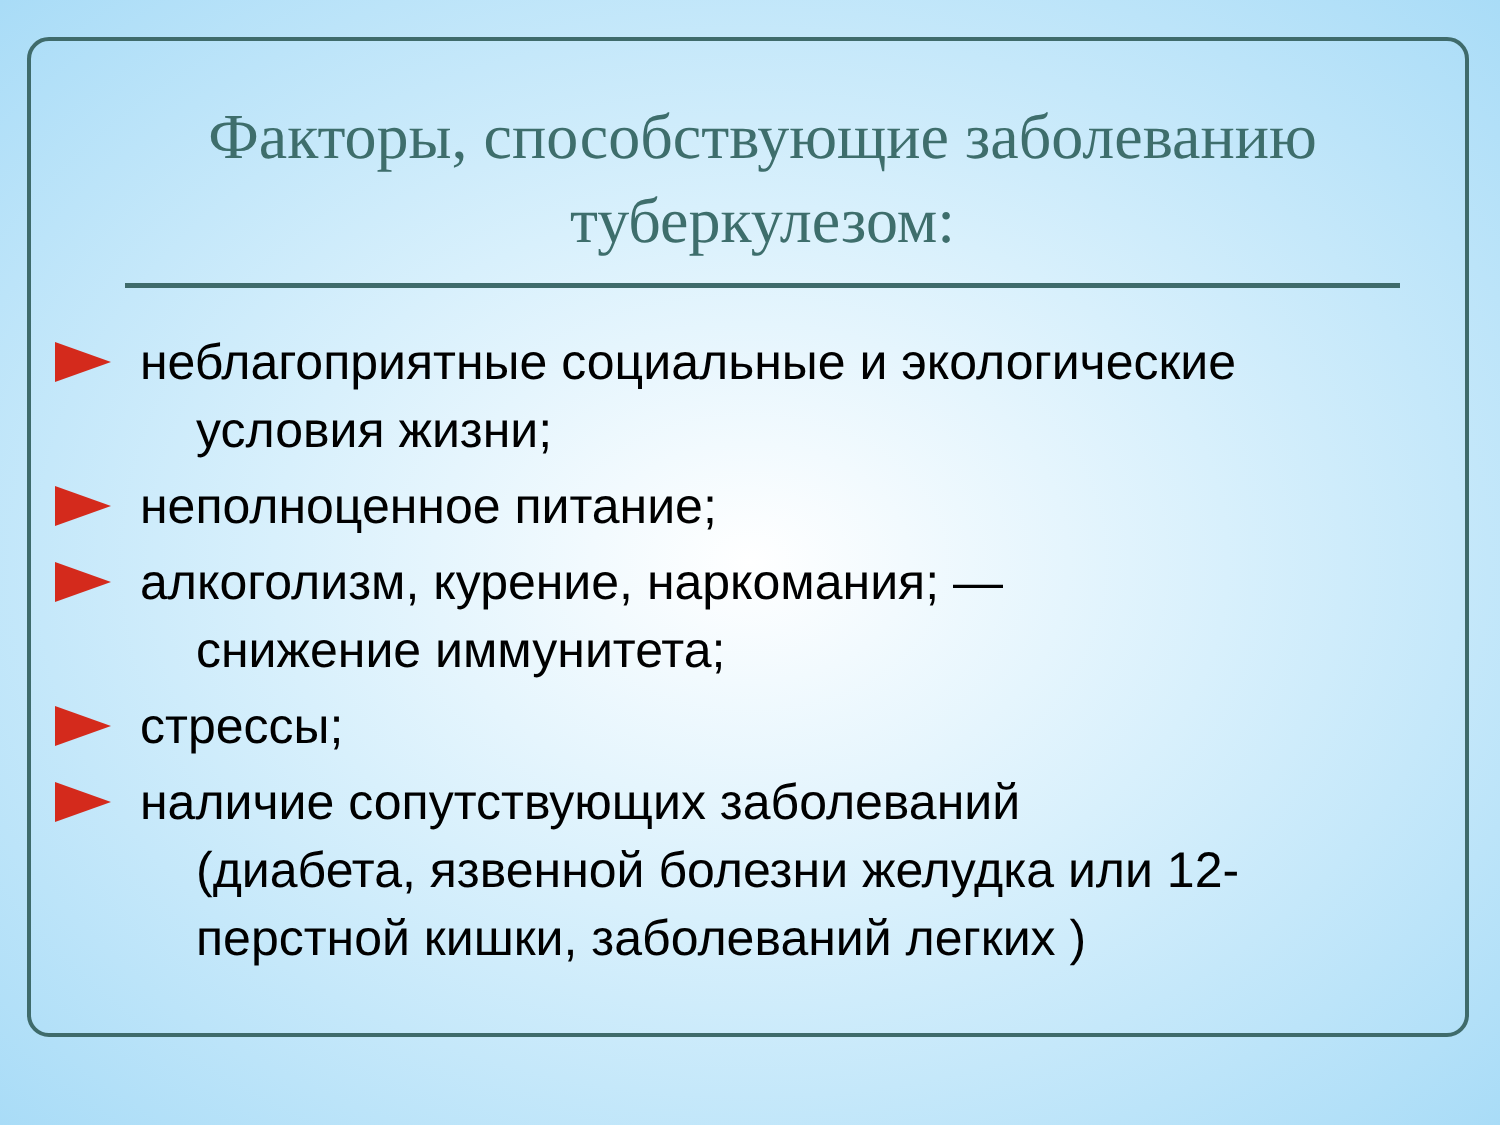Факторы, способствующие заболеванию туберкулезом:
неблагоприятные социальные и экологические
условия жизни;
неполноценное питание;
алкоголизм, курение, наркомания; —
снижение иммунитета;
стрессы;
наличие сопутствующих заболеваний
(диабета, язвенной болезни желудка или 12-перстной кишки, заболеваний легких )